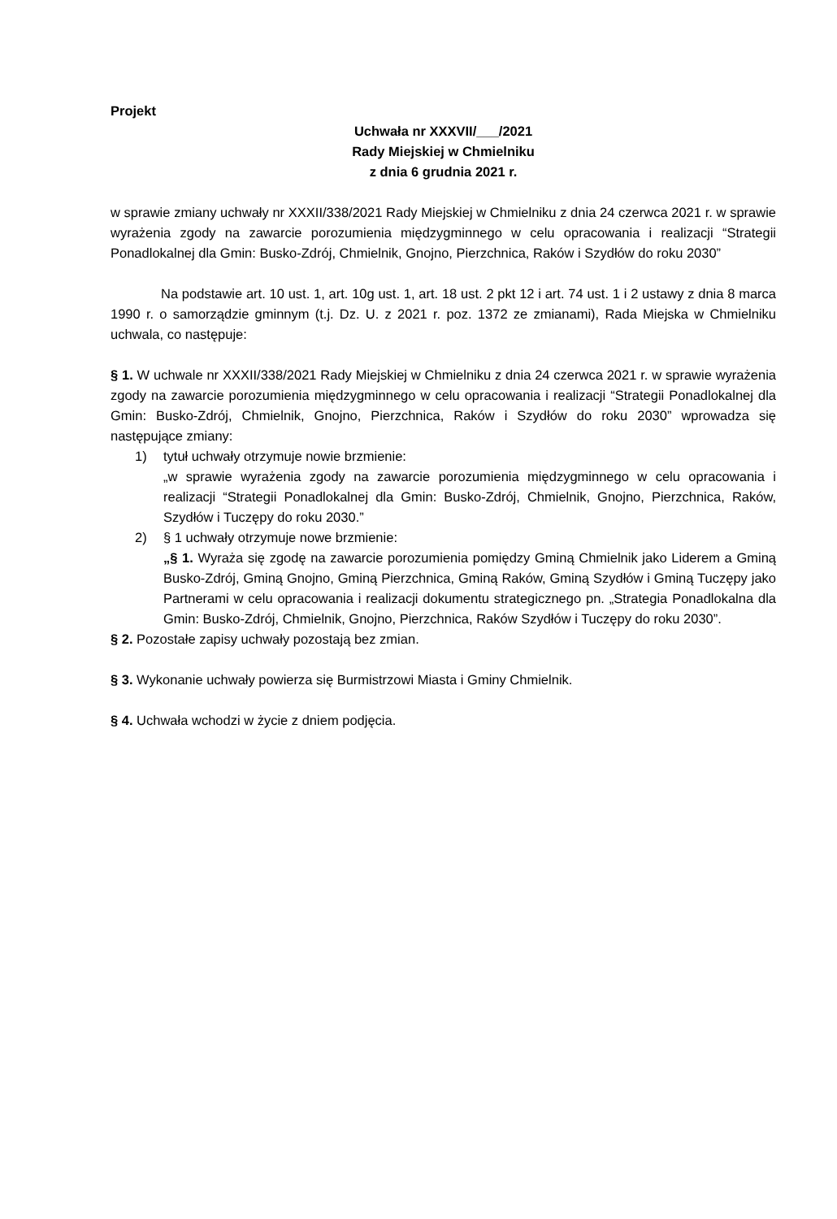Projekt
Uchwała nr XXXVII/___/2021
Rady Miejskiej w Chmielniku
z dnia 6 grudnia 2021 r.
w sprawie zmiany uchwały nr XXXII/338/2021 Rady Miejskiej w Chmielniku z dnia 24 czerwca 2021 r. w sprawie wyrażenia zgody na zawarcie porozumienia międzygminnego w celu opracowania i realizacji “Strategii Ponadlokalnej dla Gmin: Busko-Zdrój, Chmielnik, Gnojno, Pierzchnica, Raków i Szydłów do roku 2030”
Na podstawie art. 10 ust. 1, art. 10g ust. 1, art. 18 ust. 2 pkt 12 i art. 74 ust. 1 i 2 ustawy z dnia 8 marca 1990 r. o samorządzie gminnym (t.j. Dz. U. z 2021 r. poz. 1372 ze zmianami), Rada Miejska w Chmielniku uchwala, co następuje:
§ 1. W uchwale nr XXXII/338/2021 Rady Miejskiej w Chmielniku z dnia 24 czerwca 2021 r. w sprawie wyrażenia zgody na zawarcie porozumienia międzygminnego w celu opracowania i realizacji “Strategii Ponadlokalnej dla Gmin: Busko-Zdrój, Chmielnik, Gnojno, Pierzchnica, Raków i Szydłów do roku 2030” wprowadza się następujące zmiany:
1) tytuł uchwały otrzymuje nowie brzmienie:
„w sprawie wyrażenia zgody na zawarcie porozumienia międzygminnego w celu opracowania i realizacji “Strategii Ponadlokalnej dla Gmin: Busko-Zdrój, Chmielnik, Gnojno, Pierzchnica, Raków, Szydłów i Tuczępy do roku 2030.”
2) § 1 uchwały otrzymuje nowe brzmienie:
„§ 1. Wyraża się zgodę na zawarcie porozumienia pomiędzy Gminą Chmielnik jako Liderem a Gminą Busko-Zdrój, Gminą Gnojno, Gminą Pierzchnica, Gminą Raków, Gminą Szydłów i Gminą Tuczępy jako Partnerami w celu opracowania i realizacji dokumentu strategicznego pn. „Strategia Ponadlokalna dla Gmin: Busko-Zdrój, Chmielnik, Gnojno, Pierzchnica, Raków Szydłów i Tuczępy do roku 2030”.
§ 2. Pozostałe zapisy uchwały pozostają bez zmian.
§ 3. Wykonanie uchwały powierza się Burmistrzowi Miasta i Gminy Chmielnik.
§ 4. Uchwała wchodzi w życie z dniem podjęcia.